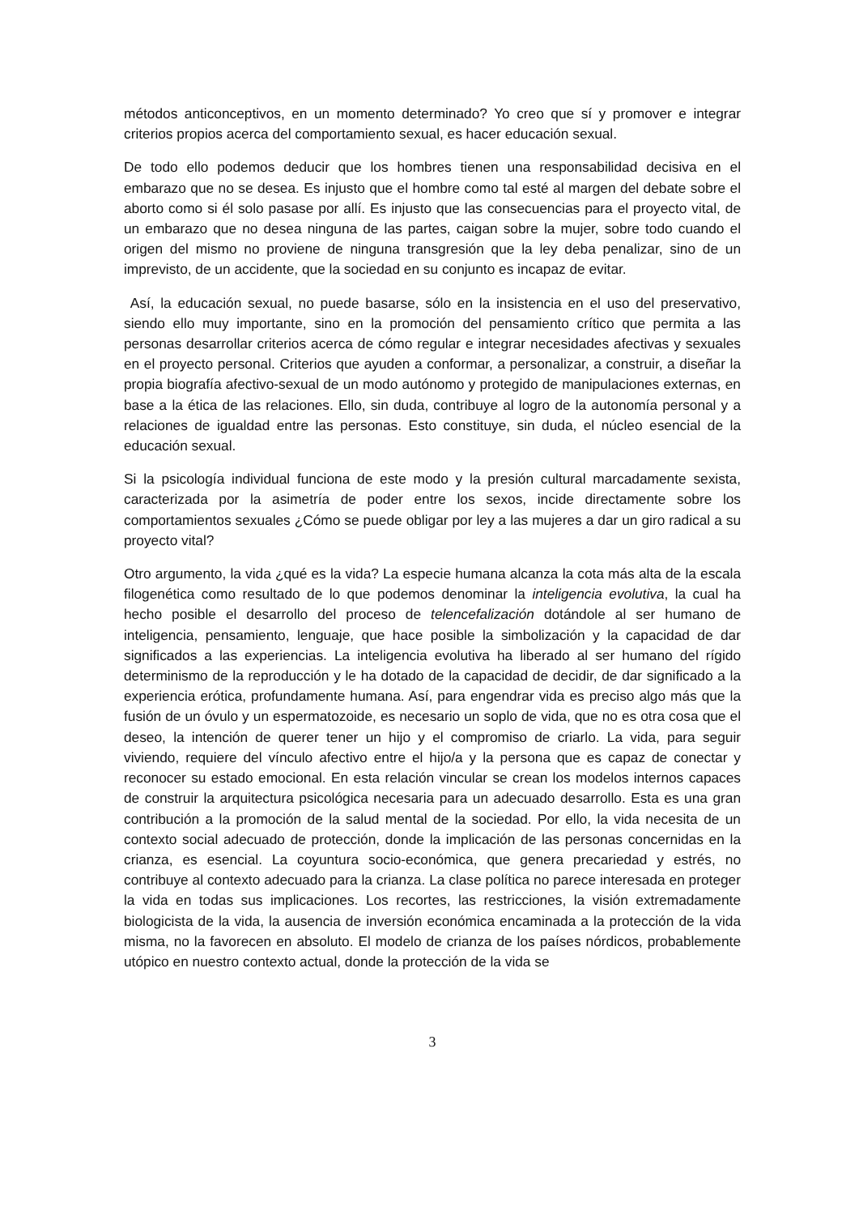métodos anticonceptivos, en un momento determinado? Yo creo que sí y promover e integrar criterios propios acerca del comportamiento sexual, es hacer educación sexual.
De todo ello podemos deducir que los hombres tienen una responsabilidad decisiva en el embarazo que no se desea. Es injusto que el hombre como tal esté al margen del debate sobre el aborto como si él solo pasase por allí. Es injusto que las consecuencias para el proyecto vital, de un embarazo que no desea ninguna de las partes, caigan sobre la mujer, sobre todo cuando el origen del mismo no proviene de ninguna transgresión que la ley deba penalizar, sino de un imprevisto, de un accidente, que la sociedad en su conjunto es incapaz de evitar.
Así, la educación sexual, no puede basarse, sólo en la insistencia en el uso del preservativo, siendo ello muy importante, sino en la promoción del pensamiento crítico que permita a las personas desarrollar criterios acerca de cómo regular e integrar necesidades afectivas y sexuales en el proyecto personal. Criterios que ayuden a conformar, a personalizar, a construir, a diseñar la propia biografía afectivo-sexual de un modo autónomo y protegido de manipulaciones externas, en base a la ética de las relaciones. Ello, sin duda, contribuye al logro de la autonomía personal y a relaciones de igualdad entre las personas. Esto constituye, sin duda, el núcleo esencial de la educación sexual.
Si la psicología individual funciona de este modo y la presión cultural marcadamente sexista, caracterizada por la asimetría de poder entre los sexos, incide directamente sobre los comportamientos sexuales ¿Cómo se puede obligar por ley a las mujeres a dar un giro radical a su proyecto vital?
Otro argumento, la vida ¿qué es la vida? La especie humana alcanza la cota más alta de la escala filogenética como resultado de lo que podemos denominar la inteligencia evolutiva, la cual ha hecho posible el desarrollo del proceso de telencefalización dotándole al ser humano de inteligencia, pensamiento, lenguaje, que hace posible la simbolización y la capacidad de dar significados a las experiencias. La inteligencia evolutiva ha liberado al ser humano del rígido determinismo de la reproducción y le ha dotado de la capacidad de decidir, de dar significado a la experiencia erótica, profundamente humana. Así, para engendrar vida es preciso algo más que la fusión de un óvulo y un espermatozoide, es necesario un soplo de vida, que no es otra cosa que el deseo, la intención de querer tener un hijo y el compromiso de criarlo. La vida, para seguir viviendo, requiere del vínculo afectivo entre el hijo/a y la persona que es capaz de conectar y reconocer su estado emocional. En esta relación vincular se crean los modelos internos capaces de construir la arquitectura psicológica necesaria para un adecuado desarrollo. Esta es una gran contribución a la promoción de la salud mental de la sociedad. Por ello, la vida necesita de un contexto social adecuado de protección, donde la implicación de las personas concernidas en la crianza, es esencial. La coyuntura socio-económica, que genera precariedad y estrés, no contribuye al contexto adecuado para la crianza. La clase política no parece interesada en proteger la vida en todas sus implicaciones. Los recortes, las restricciones, la visión extremadamente biologicista de la vida, la ausencia de inversión económica encaminada a la protección de la vida misma, no la favorecen en absoluto. El modelo de crianza de los países nórdicos, probablemente utópico en nuestro contexto actual, donde la protección de la vida se
3